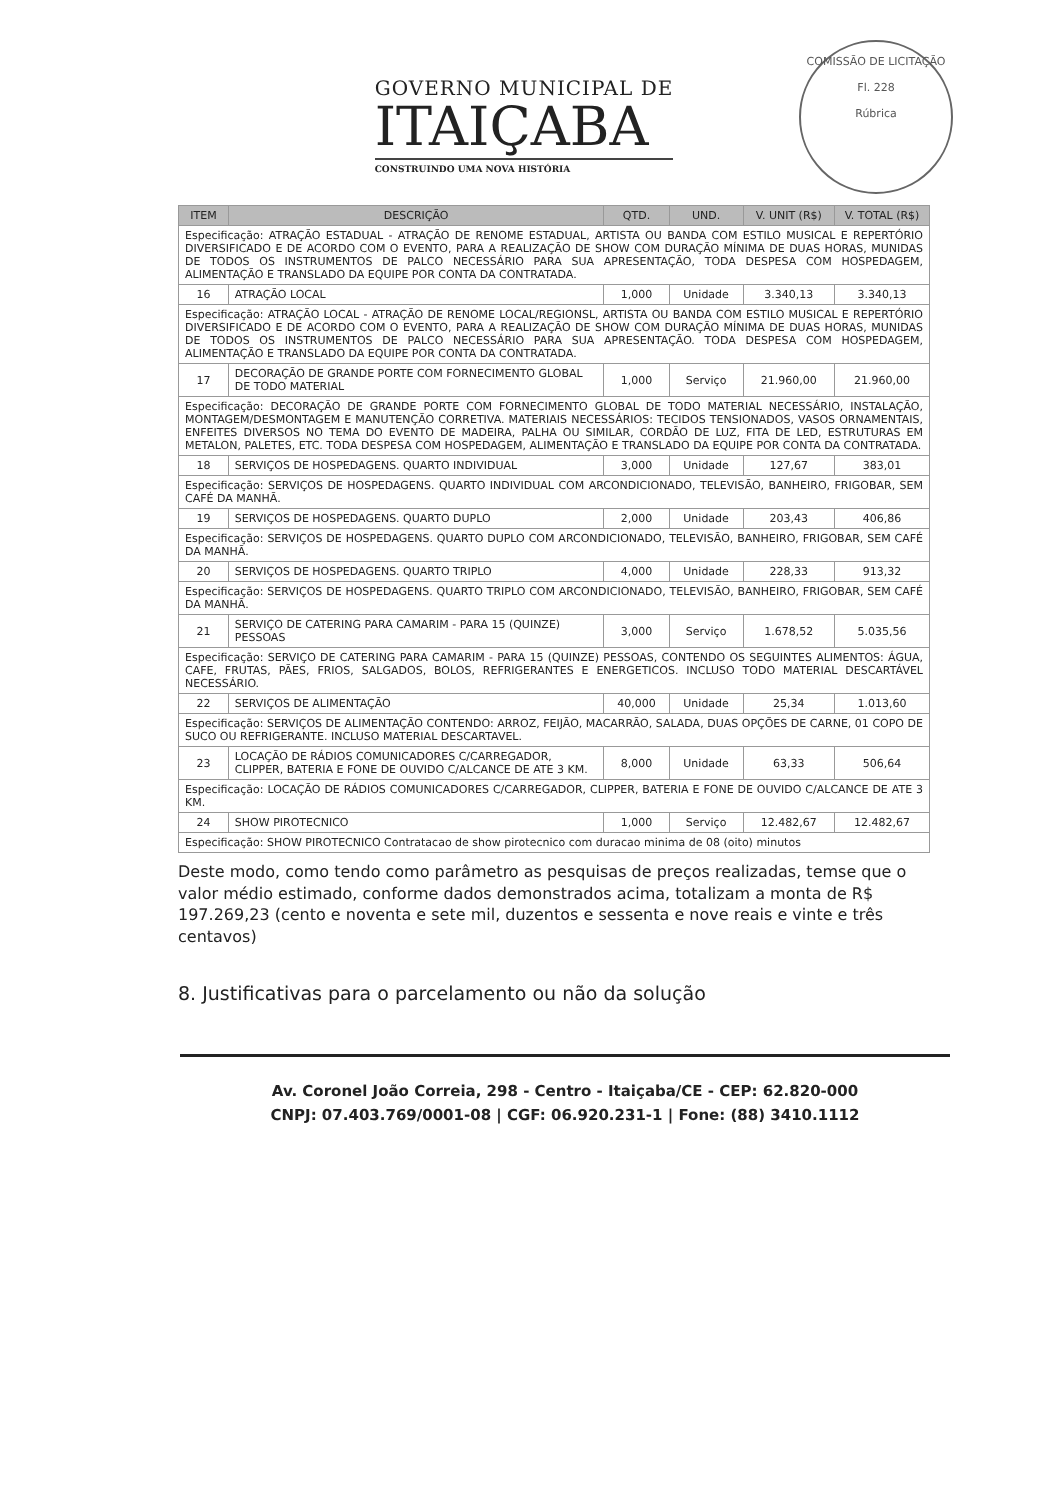GOVERNO MUNICIPAL DE
ITAIÇABA
CONSTRUINDO UMA NOVA HISTÓRIA
COMISSÃO DE LICITAÇÃO
Fl. 228
Rúbrica
| ITEM | DESCRIÇÃO | QTD. | UND. | V. UNIT (R$) | V. TOTAL (R$) |
| --- | --- | --- | --- | --- | --- |
| Especificação: ATRAÇÃO ESTADUAL - ATRAÇÃO DE RENOME ESTADUAL, ARTISTA OU BANDA COM ESTILO MUSICAL E REPERTÓRIO DIVERSIFICADO E DE ACORDO COM O EVENTO, PARA A REALIZAÇÃO DE SHOW COM DURAÇÃO MÍNIMA DE DUAS HORAS, MUNIDAS DE TODOS OS INSTRUMENTOS DE PALCO NECESSÁRIO PARA SUA APRESENTAÇÃO, TODA DESPESA COM HOSPEDAGEM, ALIMENTAÇÃO E TRANSLADO DA EQUIPE POR CONTA DA CONTRATADA. | | | | | |
| 16 | ATRAÇÃO LOCAL | 1,000 | Unidade | 3.340,13 | 3.340,13 |
| Especificação: ATRAÇÃO LOCAL - ATRAÇÃO DE RENOME LOCAL/REGIONSL, ARTISTA OU BANDA COM ESTILO MUSICAL E REPERTÓRIO DIVERSIFICADO E DE ACORDO COM O EVENTO, PARA A REALIZAÇÃO DE SHOW COM DURAÇÃO MÍNIMA DE DUAS HORAS, MUNIDAS DE TODOS OS INSTRUMENTOS DE PALCO NECESSÁRIO PARA SUA APRESENTAÇÃO. TODA DESPESA COM HOSPEDAGEM, ALIMENTAÇÃO E TRANSLADO DA EQUIPE POR CONTA DA CONTRATADA. | | | | | |
| 17 | DECORAÇÃO DE GRANDE PORTE COM FORNECIMENTO GLOBAL DE TODO MATERIAL | 1,000 | Serviço | 21.960,00 | 21.960,00 |
| Especificação: DECORAÇÃO DE GRANDE PORTE COM FORNECIMENTO GLOBAL DE TODO MATERIAL NECESSÁRIO, INSTALAÇÃO, MONTAGEM/DESMONTAGEM E MANUTENÇÃO CORRETIVA. MATERIAIS NECESSÁRIOS: TECIDOS TENSIONADOS, VASOS ORNAMENTAIS, ENFEITES DIVERSOS NO TEMA DO EVENTO DE MADEIRA, PALHA OU SIMILAR, CORDÃO DE LUZ, FITA DE LED, ESTRUTURAS EM METALON, PALETES, ETC. TODA DESPESA COM HOSPEDAGEM, ALIMENTAÇÃO E TRANSLADO DA EQUIPE POR CONTA DA CONTRATADA. | | | | | |
| 18 | SERVIÇOS DE HOSPEDAGENS. QUARTO INDIVIDUAL | 3,000 | Unidade | 127,67 | 383,01 |
| Especificação: SERVIÇOS DE HOSPEDAGENS. QUARTO INDIVIDUAL COM ARCONDICIONADO, TELEVISÃO, BANHEIRO, FRIGOBAR, SEM CAFÉ DA MANHÃ. | | | | | |
| 19 | SERVIÇOS DE HOSPEDAGENS. QUARTO DUPLO | 2,000 | Unidade | 203,43 | 406,86 |
| Especificação: SERVIÇOS DE HOSPEDAGENS. QUARTO DUPLO COM ARCONDICIONADO, TELEVISÃO, BANHEIRO, FRIGOBAR, SEM CAFÉ DA MANHÃ. | | | | | |
| 20 | SERVIÇOS DE HOSPEDAGENS. QUARTO TRIPLO | 4,000 | Unidade | 228,33 | 913,32 |
| Especificação: SERVIÇOS DE HOSPEDAGENS. QUARTO TRIPLO COM ARCONDICIONADO, TELEVISÃO, BANHEIRO, FRIGOBAR, SEM CAFÉ DA MANHÃ. | | | | | |
| 21 | SERVIÇO DE CATERING PARA CAMARIM - PARA 15 (QUINZE) PESSOAS | 3,000 | Serviço | 1.678,52 | 5.035,56 |
| Especificação: SERVIÇO DE CATERING PARA CAMARIM - PARA 15 (QUINZE) PESSOAS, CONTENDO OS SEGUINTES ALIMENTOS: ÁGUA, CAFE, FRUTAS, PÃES, FRIOS, SALGADOS, BOLOS, REFRIGERANTES E ENERGETICOS. INCLUSO TODO MATERIAL DESCARTÁVEL NECESSÁRIO. | | | | | |
| 22 | SERVIÇOS DE ALIMENTAÇÃO | 40,000 | Unidade | 25,34 | 1.013,60 |
| Especificação: SERVIÇOS DE ALIMENTAÇÃO CONTENDO: ARROZ, FEIJÃO, MACARRÃO, SALADA, DUAS OPÇÕES DE CARNE, 01 COPO DE SUCO OU REFRIGERANTE. INCLUSO MATERIAL DESCARTAVEL. | | | | | |
| 23 | LOCAÇÃO DE RÁDIOS COMUNICADORES C/CARREGADOR, CLIPPER, BATERIA E FONE DE OUVIDO C/ALCANCE DE ATE 3 KM. | 8,000 | Unidade | 63,33 | 506,64 |
| Especificação: LOCAÇÃO DE RÁDIOS COMUNICADORES C/CARREGADOR, CLIPPER, BATERIA E FONE DE OUVIDO C/ALCANCE DE ATE 3 KM. | | | | | |
| 24 | SHOW PIROTECNICO | 1,000 | Serviço | 12.482,67 | 12.482,67 |
| Especificação: SHOW PIROTECNICO Contratacao de show pirotecnico com duracao minima de 08 (oito) minutos | | | | | |
Deste modo, como tendo como parâmetro as pesquisas de preços realizadas, temse que o valor médio estimado, conforme dados demonstrados acima, totalizam a monta de R$ 197.269,23 (cento e noventa e sete mil, duzentos e sessenta e nove reais e vinte e três centavos)
8. Justificativas para o parcelamento ou não da solução
Av. Coronel João Correia, 298 - Centro - Itaiçaba/CE - CEP: 62.820-000
CNPJ: 07.403.769/0001-08 | CGF: 06.920.231-1 | Fone: (88) 3410.1112